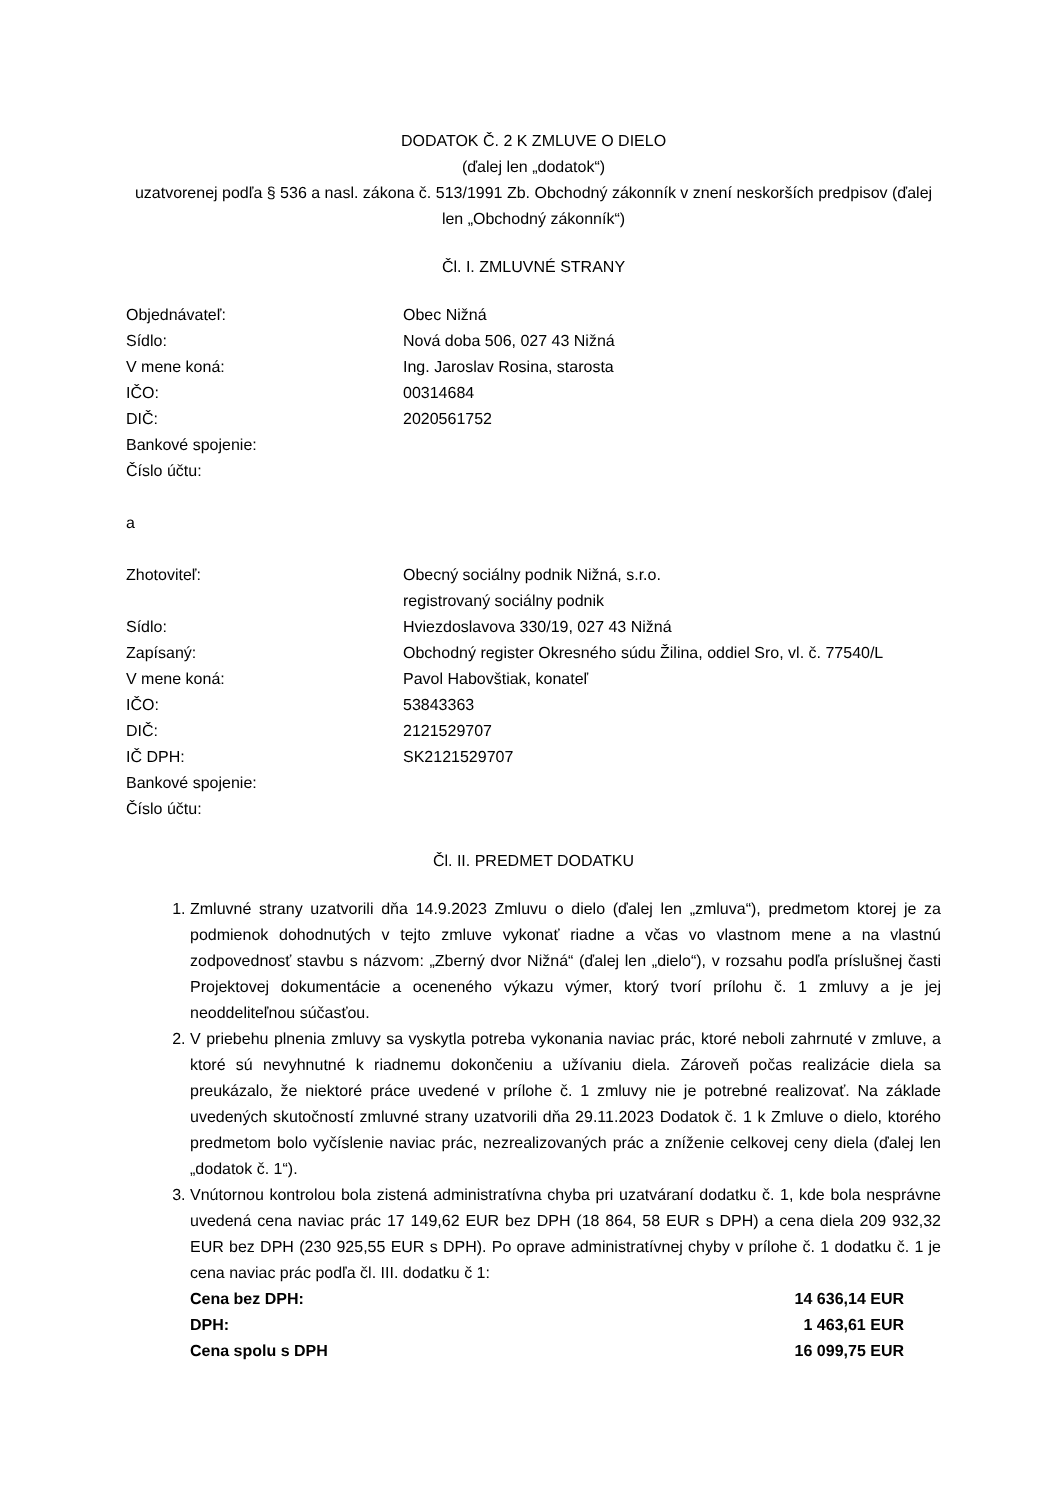DODATOK Č. 2 K ZMLUVE O DIELO
(ďalej len „dodatok“)
uzatvorenej podľa § 536 a nasl. zákona č. 513/1991 Zb. Obchodný zákonník v znení neskorších predpisov (ďalej len „Obchodný zákonník“)
Čl. I. ZMLUVNÉ STRANY
| Objednávateľ: | Obec Nižná |
| Sídlo: | Nová doba 506, 027 43 Nižná |
| V mene koná: | Ing. Jaroslav Rosina, starosta |
| IČO: | 00314684 |
| DIČ: | 2020561752 |
| Bankové spojenie: | |
| Číslo účtu: | |
a
| Zhotoviteľ: | Obecný sociálny podnik Nižná, s.r.o. registrovaný sociálny podnik |
| Sídlo: | Hviezdoslavova 330/19, 027 43 Nižná |
| Zapísaný: | Obchodný register Okresného súdu Žilina, oddiel Sro, vl. č. 77540/L |
| V mene koná: | Pavol Habovštiak, konateľ |
| IČO: | 53843363 |
| DIČ: | 2121529707 |
| IČ DPH: | SK2121529707 |
| Bankové spojenie: | |
| Číslo účtu: | |
Čl. II. PREDMET DODATKU
1. Zmluvné strany uzatvorili dňa 14.9.2023 Zmluvu o dielo (ďalej len „zmluva“), predmetom ktorej je za podmienok dohodnutých v tejto zmluve vykonať riadne a včas vo vlastnom mene a na vlastnú zodpovednosť stavbu s názvom: „Zberný dvor Nižná“ (ďalej len „dielo“), v rozsahu podľa príslušnej časti Projektovej dokumentácie a oceneného výkazu výmer, ktorý tvorí prílohu č. 1 zmluvy a je jej neoddeliteľnou súčasťou.
2. V priebehu plnenia zmluvy sa vyskytla potreba vykonania naviac prác, ktoré neboli zahrnuté v zmluve, a ktoré sú nevyhnutné k riadnemu dokončeniu a užívaniu diela. Zároveň počas realizácie diela sa preukázalo, že niektoré práce uvedené v prílohe č. 1 zmluvy nie je potrebné realizovať. Na základe uvedených skutočností zmluvné strany uzatvorili dňa 29.11.2023 Dodatok č. 1 k Zmluve o dielo, ktorého predmetom bolo vyčíslenie naviac prác, nezrealizovaných prác a zníženie celkovej ceny diela (ďalej len „dodatok č. 1“).
3. Vnútornou kontrolou bola zistená administratívna chyba pri uzatváraní dodatku č. 1, kde bola nesprávne uvedená cena naviac prác 17 149,62 EUR bez DPH (18 864, 58 EUR s DPH) a cena diela 209 932,32 EUR bez DPH (230 925,55 EUR s DPH). Po oprave administratívnej chyby v prílohe č. 1 dodatku č. 1 je cena naviac prác podľa čl. III. dodatku č 1:
| Cena bez DPH: | 14 636,14 EUR |
| DPH: | 1 463,61 EUR |
| Cena spolu s DPH | 16 099,75 EUR |